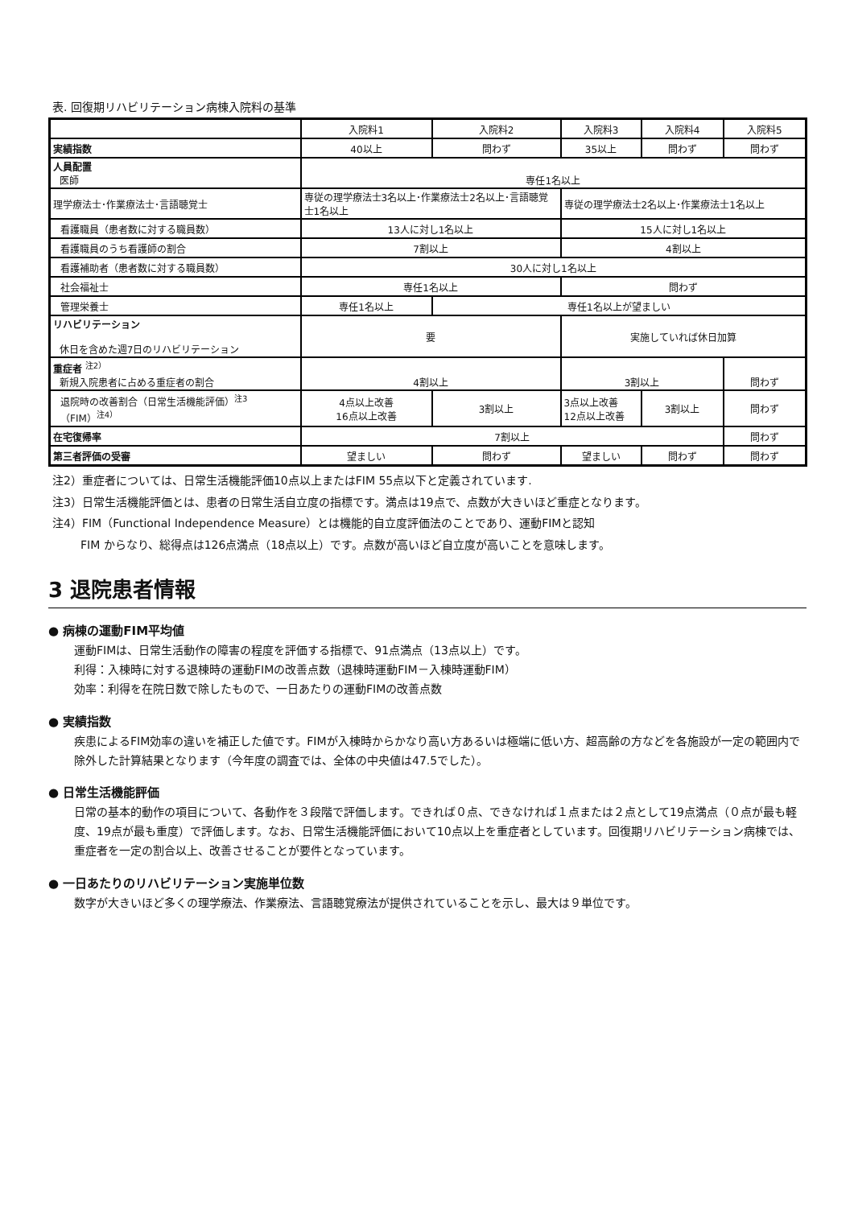表. 回復期リハビリテーション病棟入院料の基準
| | 入院料1 | 入院料2 | 入院料3 | 入院料4 | 入院料5 |
| 実績指数 | 40以上 | 問わず | 35以上 | 問わず | 問わず |
| 人員配置 医師 | 専任1名以上 | | | | |
| 理学療法士･作業療法士･言語聴覚士 | 専従の理学療法士3名以上･作業療法士2名以上･言語聴覚士1名以上 | | 専従の理学療法士2名以上･作業療法士1名以上 | | |
| 看護職員（患者数に対する職員数） | 13人に対し1名以上 | | 15人に対し1名以上 | | |
| 看護職員のうち看護師の割合 | 7割以上 | | 4割以上 | | |
| 看護補助者（患者数に対する職員数） | 30人に対し1名以上 | | | | |
| 社会福祉士 | 専任1名以上 | | 問わず | | |
| 管理栄養士 | 専任1名以上 | 専任1名以上が望ましい | | | |
| リハビリテーション 休日を含めた週7日のリハビリテーション | 要 | | 実施していれば休日加算 | | |
| 重症者 <sup>注2）</sup> 新規入院患者に占める重症者の割合 | 4割以上 | | 3割以上 | | 問わず |
| 退院時の改善割合（日常生活機能評価）<sup>注3</sup> （FIM）<sup>注4）</sup> | 4点以上改善 16点以上改善 | 3割以上 | 3点以上改善 12点以上改善 | 3割以上 | 問わず |
| 在宅復帰率 | 7割以上 | | | | 問わず |
| 第三者評価の受審 | 望ましい | 問わず | 望ましい | 問わず | 問わず |
注2）重症者については、日常生活機能評価10点以上またはFIM 55点以下と定義されています.
注3）日常生活機能評価とは、患者の日常生活自立度の指標です。満点は19点で、点数が大きいほど重症となります。
注4）FIM（Functional Independence Measure）とは機能的自立度評価法のことであり、運動FIMと認知
   FIM からなり、総得点は126点満点（18点以上）です。点数が高いほど自立度が高いことを意味します。
3 退院患者情報
● 病棟の運動FIM平均値
運動FIMは、日常生活動作の障害の程度を評価する指標で、91点満点（13点以上）です。
利得：入棟時に対する退棟時の運動FIMの改善点数（退棟時運動FIM－入棟時運動FIM）
効率：利得を在院日数で除したもので、一日あたりの運動FIMの改善点数
● 実績指数
疾患によるFIM効率の違いを補正した値です。FIMが入棟時からかなり高い方あるいは極端に低い方、超高齢の方などを各施設が一定の範囲内で除外した計算結果となります（今年度の調査では、全体の中央値は47.5でした）。
● 日常生活機能評価
日常の基本的動作の項目について、各動作を３段階で評価します。できれば０点、できなければ１点または２点として19点満点（０点が最も軽度、19点が最も重度）で評価します。なお、日常生活機能評価において10点以上を重症者としています。回復期リハビリテーション病棟では、重症者を一定の割合以上、改善させることが要件となっています。
● 一日あたりのリハビリテーション実施単位数
数字が大きいほど多くの理学療法、作業療法、言語聴覚療法が提供されていることを示し、最大は９単位です。